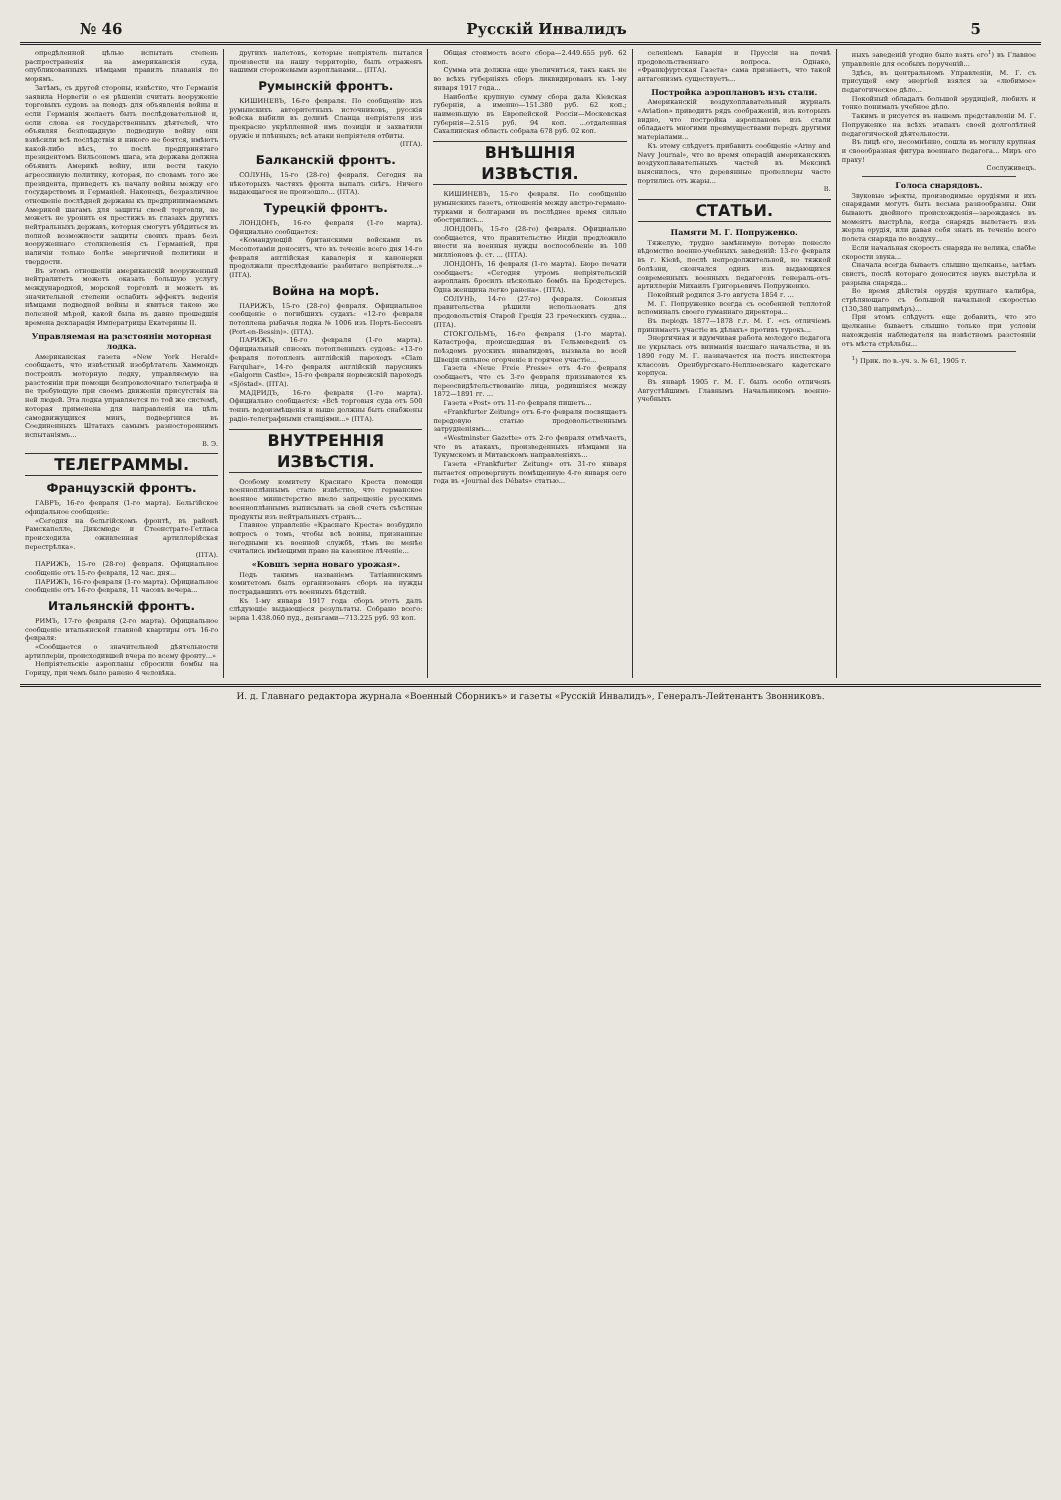№ 46 Русскій Инвалидъ 5
опредѣленной цѣлью испытать степень распространенія на американскія суда, опубликованныхъ нѣмцами правилъ плаванія по морямъ.
Затѣмъ, съ другой стороны, извѣстно, что Германія заявила Норвегіи о ея рѣшеніи считать вооруженіе торговыхъ судовъ за поводъ для объявленія войны и если Германія желаетъ быть послѣдовательной и, если слова ея государственныхъ дѣятелей, что объявляя безпощадную подводную войну они взвѣсили всѣ послѣдствія и никого не боятся, имѣютъ какой-либо вѣсъ, то послѣ предпринятаго президентомъ Вильсономъ шага, эта держава должна объявить Америкѣ войну, или вести такую агрессивную политику, которая, по словамъ того же президента, приведетъ къ началу войны между его государствомъ и Германіей. Наконецъ, безразличное отношеніе послѣдней державы къ предпринимаемымъ Америкой шагамъ для защиты своей торговли, не можетъ не уронить ея престижъ въ глазахъ другихъ нейтральныхъ державъ, которыя смогутъ убѣдиться въ полной возможности защиты своихъ правъ безъ вооруженнаго столкновенія съ Германіей, при наличіи только болѣе энергичной политики и твердости.
Въ этомъ отношеніи американскій вооруженный нейтралитетъ можетъ оказать большую услугу международной, морской торговлѣ и можетъ въ значительной степени ослабить эффектъ веденія нѣмцами подводной войны и явиться такою же полезной мѣрой, какой была въ давно прошедшія времена декларація Императрицы Екатерины II.
Управляемая на разстояніи моторная лодка.
Американская газета «New York Herald» сообщаетъ, что извѣстный изобрѣтатель Хаммондъ построилъ моторную лодку, управляемую на разстояніи при помощи безпроволочнаго телеграфа и не требующую при своемъ движеніи присутствія на ней людей. Эта лодка управляется по той же системѣ, которая применена для направленія на цѣль самодвижущихся минъ, подвергнися въ Соединенныхъ Штатахъ самымъ разностороннимъ испытаніямъ...
В. Э.
ТЕЛЕГРАММЫ.
Французскій фронтъ.
ГАВРЪ, 16-го февраля (1-го марта). Бельгійское офиціальное сообщеніе:
«Сегодня на бельгійскомъ фронтѣ, въ районѣ Рамскапелле, Диксмюде и Стеенстрате-Гетласа происходила оживленная артиллерійская перестрѣлка».
(ПТА).
ПАРИЖЪ, 15-го (28-го) февраля. Официальное сообщеніе отъ 15-го февраля, 12 час. дня...
ПАРИЖЪ, 16-го февраля (1-го марта). Официальное сообщеніе отъ 16-го февраля, 11 часовъ вечера...
Итальянскій фронтъ.
РИМЪ, 17-го февраля (2-го марта). Официальное сообщеніе итальянской главной квартиры отъ 16-го февраля:
«Сообщается о значительной дѣятельности артиллеріи, происходившей вчера по всему фронту...»
Непріятельскіе аэропланы сбросили бомбы на Горицу, при чемъ было ранено 4 человѣка.
другихъ налетовъ, которые непріятель пытался произвести на нашу территорію, былъ отраженъ нашими сторожевыми аэропланами... (ПТА).
Румынскій фронтъ.
КИШИНЕВЪ, 16-го февраля. По сообщенію изъ румынскихъ авторитетныхъ источниковъ, русскія войска выбили въ долинѣ Сланца непріятеля изъ прекрасно укрѣпленной имъ позиціи и захватили оружіе и плѣнныхъ; всѣ атаки непріятеля отбиты.
(ПТА).
Балканскій фронтъ.
СОЛУНЬ, 15-го (28-го) февраля. Сегодня на нѣкоторыхъ частяхъ фронта выпалъ снѣгъ. Ничего выдающагося не произошло... (ПТА).
Турецкій фронтъ.
ЛОНДОНЪ, 16-го февраля (1-го марта). Официально сообщается:
«Командующій британскими войсками въ Месопотаміи доноситъ, что въ теченіе всего дня 14-го февраля англійская кавалерія и канонерки продолжали преслѣдованіе разбитаго непріятеля...» (ПТА).
Война на морѣ.
ПАРИЖЪ, 15-го (28-го) февраля. Официальное сообщеніе о погибшихъ судахъ: «12-го февраля потоплена рыбачья лодка № 1006 изъ Портъ-Бессенъ (Port-en-Bessin)». (ПТА).
ПАРИЖЪ, 16-го февраля (1-го марта). Официальный списокъ потопленныхъ судовъ: «13-го февраля потопленъ англійскій пароходъ «Clam Farquhar», 14-го февраля англійскій парусникъ «Galgorm Castle», 15-го февраля норвежскій пароходъ «Sjöstad». (ПТА).
МАДРИДЪ, 16-го февраля (1-го марта). Официально сообщается: «Всѣ торговыя суда отъ 500 тоннъ водоизмѣщенія и выше должны быть снабжены радіо-телеграфными станціями...» (ПТА).
ВНУТРЕННІЯ ИЗВѢСТІЯ.
Особому комитету Краснаго Креста помощи военноплѣннымъ стало извѣстно, что германское военное министерство ввело запрещеніе русскимъ военноплѣннымъ выписывать за свой счетъ съѣстные продукты изъ нейтральныхъ странъ...
Главное управленіе «Краснаго Креста» возбудило вопросъ о томъ, чтобы всѣ воины, признанные негодными къ военной службѣ, тѣмъ не менѣе считались имѣющими право на казенное лѣченіе...
«Ковшъ зерна новаго урожая».
Подъ такимъ названіемъ Татіанинскимъ комитетомъ былъ организованъ сборъ на нужды пострадавшихъ отъ военныхъ бѣдствій.
Къ 1-му января 1917 года сборъ этотъ далъ слѣдующіе выдающіеся результаты. Собрано всего: зерна 1.438.060 пуд., деньгами—713.225 руб. 93 коп.
Общая стоимость всего сбора—2.449.655 руб. 62 коп.
Сумма эта должна еще увеличиться, такъ какъ не во всѣхъ губерніяхъ сборъ ликвидированъ къ 1-му января 1917 года...
Наиболѣе крупную сумму сбора дала Кіевская губернія, а именно—151.380 руб. 62 коп.; наименьшую въ Европейской Россіи—Московская губернія—2.515 руб. 94 коп. ...отдаленная Сахалинская область собрала 678 руб. 02 коп.
ВНѢШНІЯ ИЗВѢСТІЯ.
КИШИНЕВЪ, 15-го февраля. По сообщенію румынскихъ газетъ, отношенія между австро-германо-турками и болгарами въ послѣднее время сильно обострились...
ЛОНДОНЪ, 15-го (28-го) февраля. Официально сообщается, что правительство Индіи предложило внести на военныя нужды воспособленіе въ 100 милліоновъ ф. ст. ... (ПТА).
ЛОНДОНЪ, 16 февраля (1-го марта). Бюро печати сообщаетъ: «Сегодня утромъ непріятельскій аэропланъ бросилъ нѣсколько бомбъ на Бродстерсъ. Одна женщина легко ранена». (ПТА).
СОЛУНЬ, 14-го (27-го) февраля. Союзныя правительства рѣшили использовать для продовольствія Старой Греціи 23 греческихъ судна... (ПТА).
СТОКГОЛЬМЪ, 16-го февраля (1-го марта). Катастрофа, происшедшая въ Гельмеведенѣ съ поѣздомъ русскихъ инвалидовъ, вызвала во всей Швеціи сильное огорченіе и горячее участіе...
Газета «Neue Freie Presse» отъ 4-го февраля сообщаетъ, что съ 3-го февраля призываются къ переосвидѣтельствованію лица, родившіяся между 1872—1891 гг. ...
Газета «Post» отъ 11-го февраля пишетъ...
«Frankfurter Zeitung» отъ 6-го февраля посвящаетъ передовую статью продовольственнымъ затрудненіямъ...
«Westminster Gazette» отъ 2-го февраля отмѣчаетъ, что въ атакахъ, произведенныхъ нѣмцами на Тукумскомъ и Митавскомъ направленіяхъ...
Газета «Frankfurter Zeitung» отъ 31-го января пытается опровергнуть помѣщенную 4-го января сего года въ «Journal des Débats» статью...
селеніемъ Баваріи и Пруссіи на почвѣ продовольственнаго вопроса. Однако, «Франкфуртская Газета» сама признаетъ, что такой антагонизмъ существуетъ...
Постройка аэроплановъ изъ стали.
Американскій воздухоплавательный журналъ «Aviation» приводитъ рядъ соображеній, изъ которыхъ видно, что постройка аэроплановъ изъ стали обладаетъ многими преимуществами передъ другими матеріалами...
Къ этому слѣдуетъ прибавить сообщеніе «Army and Navy Journal», что во время операцій американскихъ воздухоплавательныхъ частей въ Мексикѣ выяснилось, что деревянные пропеллеры часто портились отъ жары...
В.
СТАТЬИ.
Памяти М. Г. Попруженко.
Тяжелую, трудно замѣнимую потерю понесло вѣдомство военно-учебныхъ заведеній: 13-го февраля въ г. Кіевѣ, послѣ непродолжительной, но тяжкой болѣзни, скончался одинъ изъ выдающихся современныхъ военныхъ педагоговъ генералъ-отъ-артиллеріи Михаилъ Григорьевичъ Попруженко.
Покойный родился 3-го августа 1854 г. ...
М. Г. Попруженко всегда съ особенной теплотой вспоминалъ своего гуманнаго директора...
Въ періодъ 1877—1878 г.г. М. Г. «съ отличіемъ принимаетъ участіе въ дѣлахъ» противъ турокъ...
Энергичная и вдумчивая работа молодого педагога не укрылась отъ вниманія высшаго начальства, и въ 1890 году М. Г. назначается на постъ инспектора классовъ Оренбургскаго-Неплюевскаго кадетскаго корпуса.
Въ январѣ 1905 г. М. Г. былъ особо отличенъ Августѣйшимъ Главнымъ Начальникомъ военно-учебныхъ
ныхъ заведеній угодно было взять его<sup>1</sup>) въ Главное управленіе для особыхъ порученій...
Здѣсь, въ центральномъ Управленіи, М. Г. съ присущей ему энергіей взялся за «любимое» педагогическое дѣло...
Покойный обладалъ большой эрудиціей, любилъ и тонко понималъ учебное дѣло.
Такимъ и рисуется въ нашемъ представленіи М. Г. Попруженко на всѣхъ этапахъ своей долголѣтней педагогической дѣятельности.
Въ лицѣ его, несомнѣнно, сошла въ могилу крупная и своеобразная фигура военнаго педагога... Миръ его праху!
Сослуживецъ.
Голоса снарядовъ.
Звуковые эфекты, производимые орудіями и ихъ снарядами могутъ быть весьма разнообразны. Они бываютъ двойного происхожденія—зарождаясь въ моментъ выстрѣла, когда снарядъ вылетаетъ изъ жерла орудія, или давая себя знать въ теченіе всего полета снаряда по воздуху...
Если начальная скорость снаряда не велика, слабѣе скорости звука...
Сначала всегда бываетъ слышно щелканье, затѣмъ свистъ, послѣ котораго доносится звукъ выстрѣла и разрыва снаряда...
Во время дѣйствія орудія крупнаго калибра, стрѣляющаго съ большой начальной скоростью (130,380 напримѣръ)...
При этомъ слѣдуетъ еще добавить, что это щелканье бываетъ слышно только при условіи нахожденія наблюдателя на извѣстномъ разстояніи отъ мѣста стрѣльбы...
<sup>1</sup>) Прик. по в.-уч. з. № 61, 1905 г.
И. д. Главнаго редактора журнала «Военный Сборникъ» и газеты «Русскій Инвалидъ», Генералъ-Лейтенантъ Звонниковъ.